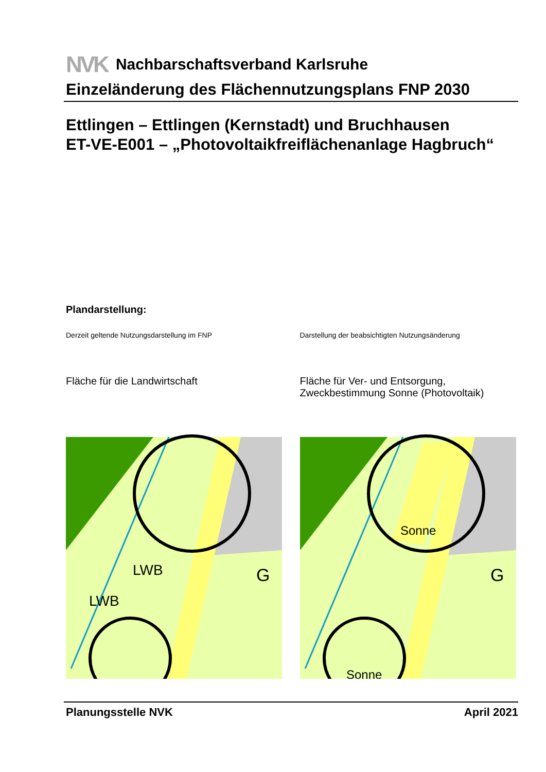NVK Nachbarschaftsverband Karlsruhe
Einzeländerung des Flächennutzungsplans FNP 2030
Ettlingen – Ettlingen (Kernstadt) und Bruchhausen
ET-VE-E001 – „Photovoltaikfreiflächenanlage Hagbruch“
Plandarstellung:
Derzeit geltende Nutzungsdarstellung im FNP
Fläche für die Landwirtschaft
LWB
LWB
G
Darstellung der beabsichtigten Nutzungsänderung
Fläche für Ver- und Entsorgung,
Zweckbestimmung Sonne (Photovoltaik)
Sonne
Sonne
G
Planungsstelle NVK April 2021